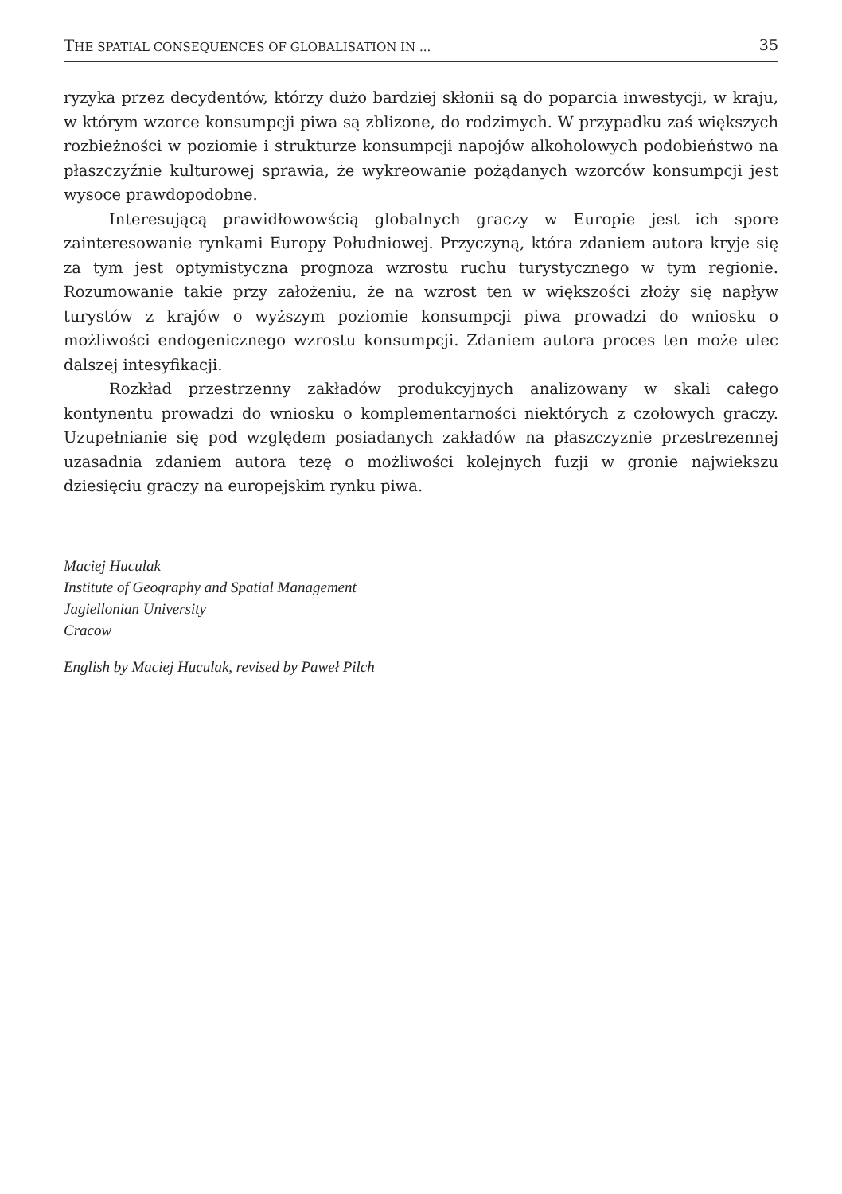THE SPATIAL CONSEQUENCES OF GLOBALISATION IN ... 35
ryzyka przez decydentów, którzy dużo bardziej skłonii są do poparcia inwestycji, w kraju, w którym wzorce konsumpcji piwa są zblizone, do rodzimych. W przypadku zaś większych rozbieżności w poziomie i strukturze konsumpcji napojów alkoholowych podobieństwo na płaszczyźnie kulturowej sprawia, że wykreowanie pożądanych wzorców konsumpcji jest wysoce prawdopodobne.
Interesującą prawidłowowścią globalnych graczy w Europie jest ich spore zainteresowanie rynkami Europy Południowej. Przyczyną, która zdaniem autora kryje się za tym jest optymistyczna prognoza wzrostu ruchu turystycznego w tym regionie. Rozumowanie takie przy założeniu, że na wzrost ten w większości złoży się napływ turystów z krajów o wyższym poziomie konsumpcji piwa prowadzi do wniosku o możliwości endogenicznego wzrostu konsumpcji. Zdaniem autora proces ten może ulec dalszej intesyfikacji.
Rozkład przestrzenny zakładów produkcyjnych analizowany w skali całego kontynentu prowadzi do wniosku o komplementarności niektórych z czołowych graczy. Uzupełnianie się pod względem posiadanych zakładów na płaszczyznie przestrezennej uzasadnia zdaniem autora tezę o możliwości kolejnych fuzji w gronie najwiekszu dziesięciu graczy na europejskim rynku piwa.
Maciej Huculak
Institute of Geography and Spatial Management
Jagiellonian University
Cracow
English by Maciej Huculak, revised by Paweł Pilch